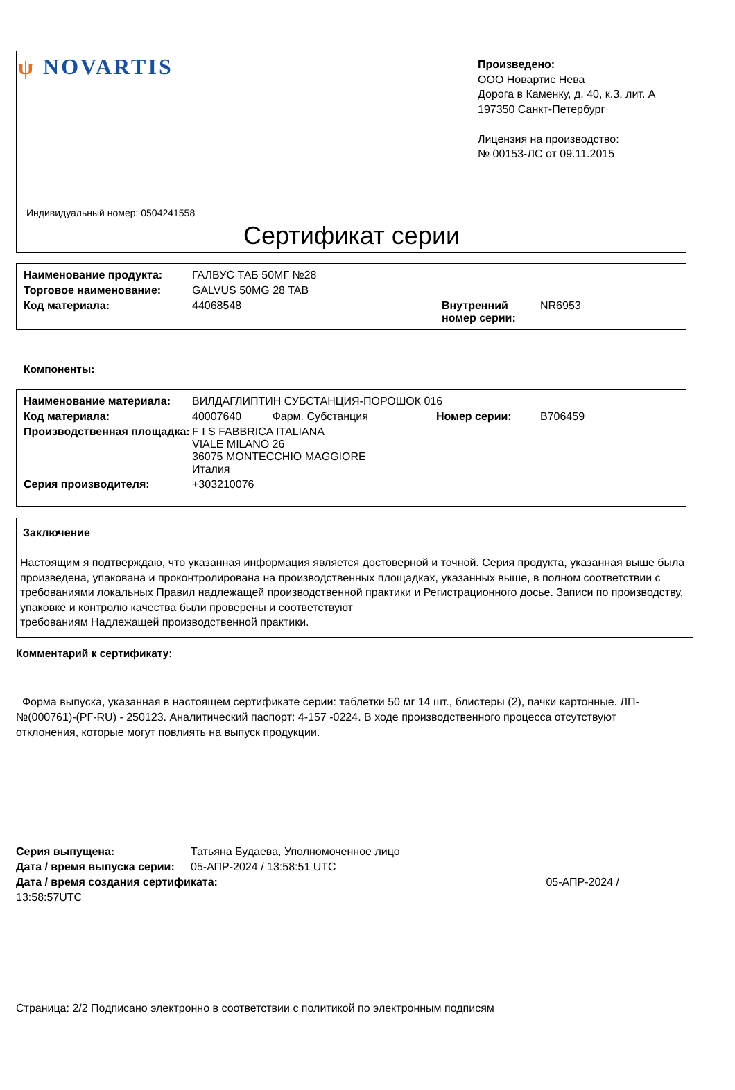ψ NOVARTIS
Произведено:
ООО Новартис Нева
Дорога в Каменку, д. 40, к.3, лит. А
197350 Санкт-Петербург
Лицензия на производство:
№ 00153-ЛС от 09.11.2015
Индивидуальный номер: 0504241558
Сертификат серии
| Наименование продукта: | ГАЛВУС ТАБ 50МГ №28 | | |
| Торговое наименование: | GALVUS 50MG 28 TAB | | |
| Код материала: | 44068548 | Внутренний номер серии: | NR6953 |
Компоненты:
| Наименование материала: | ВИЛДАГЛИПТИН СУБСТАНЦИЯ-ПОРОШОК 016 | | |
| Код материала: | 40007640 Фарм. Субстанция | Номер серии: | B706459 |
| Производственная площадка: | F I S FABBRICA ITALIANA VIALE MILANO 26 36075 MONTECCHIO MAGGIORE Италия | | |
| Серия производителя: | +303210076 | | |
Заключение
Настоящим я подтверждаю, что указанная информация является достоверной и точной. Серия продукта, указанная выше была произведена, упакована и проконтролирована на производственных площадках, указанных выше, в полном соответствии с требованиями локальных Правил надлежащей производственной практики и Регистрационного досье. Записи по производству, упаковке и контролю качества были проверены и соответствуют
требованиям Надлежащей производственной практики.
Комментарий к сертификату:
Форма выпуска, указанная в настоящем сертификате серии: таблетки 50 мг 14 шт., блистеры (2), пачки картонные. ЛП-№(000761)-(РГ-RU) - 250123. Аналитический паспорт: 4-157 -0224. В ходе производственного процесса отсутствуют отклонения, которые могут повлиять на выпуск продукции.
| Серия выпущена: | Татьяна Будаева, Уполномоченное лицо | |
| Дата / время выпуска серии: | 05-АПР-2024 / 13:58:51 UTC | |
| Дата / время создания сертификата: | | 05-АПР-2024 / |
| 13:58:57UTC | | |
Страница: 2/2 Подписано электронно в соответствии с политикой по электронным подписям